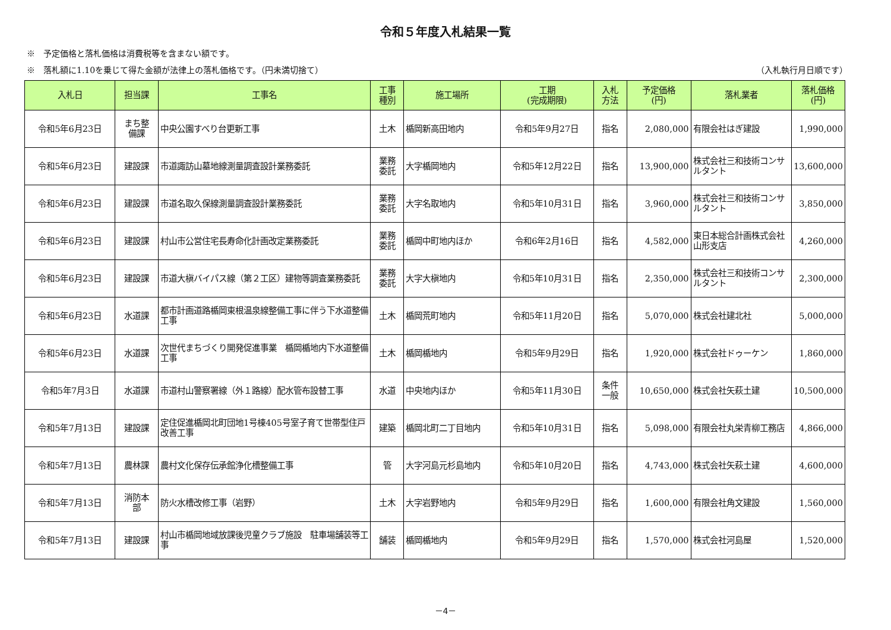令和５年度入札結果一覧
※　予定価格と落札価格は消費税等を含まない額です。
※　落札額に1.10を乗じて得た金額が法律上の落札価格です。（円未満切捨て） （入札執行月日順です）
| 入札日 | 担当課 | 工事名 | 工事 種別 | 施工場所 | 工期 (完成期限) | 入札 方法 | 予定価格 (円) | 落札業者 | 落札価格 (円) |
| --- | --- | --- | --- | --- | --- | --- | --- | --- | --- |
| 令和5年6月23日 | まち整 備課 | 中央公園すべり台更新工事 | 土木 | 楯岡新高田地内 | 令和5年9月27日 | 指名 | 2,080,000 | 有限会社はぎ建設 | 1,990,000 |
| 令和5年6月23日 | 建設課 | 市道諏訪山墓地線測量調査設計業務委託 | 業務 委託 | 大字楯岡地内 | 令和5年12月22日 | 指名 | 13,900,000 | 株式会社三和技術コンサルタント | 13,600,000 |
| 令和5年6月23日 | 建設課 | 市道名取久保線測量調査設計業務委託 | 業務 委託 | 大字名取地内 | 令和5年10月31日 | 指名 | 3,960,000 | 株式会社三和技術コンサルタント | 3,850,000 |
| 令和5年6月23日 | 建設課 | 村山市公営住宅長寿命化計画改定業務委託 | 業務 委託 | 楯岡中町地内ほか | 令和6年2月16日 | 指名 | 4,582,000 | 東日本総合計画株式会社 山形支店 | 4,260,000 |
| 令和5年6月23日 | 建設課 | 市道大槇バイパス線（第２工区）建物等調査業務委託 | 業務 委託 | 大字大槇地内 | 令和5年10月31日 | 指名 | 2,350,000 | 株式会社三和技術コンサルタント | 2,300,000 |
| 令和5年6月23日 | 水道課 | 都市計画道路楯岡東根温泉線整備工事に伴う下水道整備工事 | 土木 | 楯岡荒町地内 | 令和5年11月20日 | 指名 | 5,070,000 | 株式会社建北社 | 5,000,000 |
| 令和5年6月23日 | 水道課 | 次世代まちづくり開発促進事業 楯岡楯地内下水道整備工事 | 土木 | 楯岡楯地内 | 令和5年9月29日 | 指名 | 1,920,000 | 株式会社ドゥーケン | 1,860,000 |
| 令和5年7月3日 | 水道課 | 市道村山警察署線（外１路線）配水管布設替工事 | 水道 | 中央地内ほか | 令和5年11月30日 | 条件 一般 | 10,650,000 | 株式会社矢萩土建 | 10,500,000 |
| 令和5年7月13日 | 建設課 | 定住促進楯岡北町団地1号棟405号室子育て世帯型住戸改善工事 | 建築 | 楯岡北町二丁目地内 | 令和5年10月31日 | 指名 | 5,098,000 | 有限会社丸栄青柳工務店 | 4,866,000 |
| 令和5年7月13日 | 農林課 | 農村文化保存伝承館浄化槽整備工事 | 管 | 大字河島元杉島地内 | 令和5年10月20日 | 指名 | 4,743,000 | 株式会社矢萩土建 | 4,600,000 |
| 令和5年7月13日 | 消防本 部 | 防火水槽改修工事（岩野） | 土木 | 大字岩野地内 | 令和5年9月29日 | 指名 | 1,600,000 | 有限会社角文建設 | 1,560,000 |
| 令和5年7月13日 | 建設課 | 村山市楯岡地域放課後児童クラブ施設 駐車場舗装等工事 | 舗装 | 楯岡楯地内 | 令和5年9月29日 | 指名 | 1,570,000 | 株式会社河島屋 | 1,520,000 |
－4－